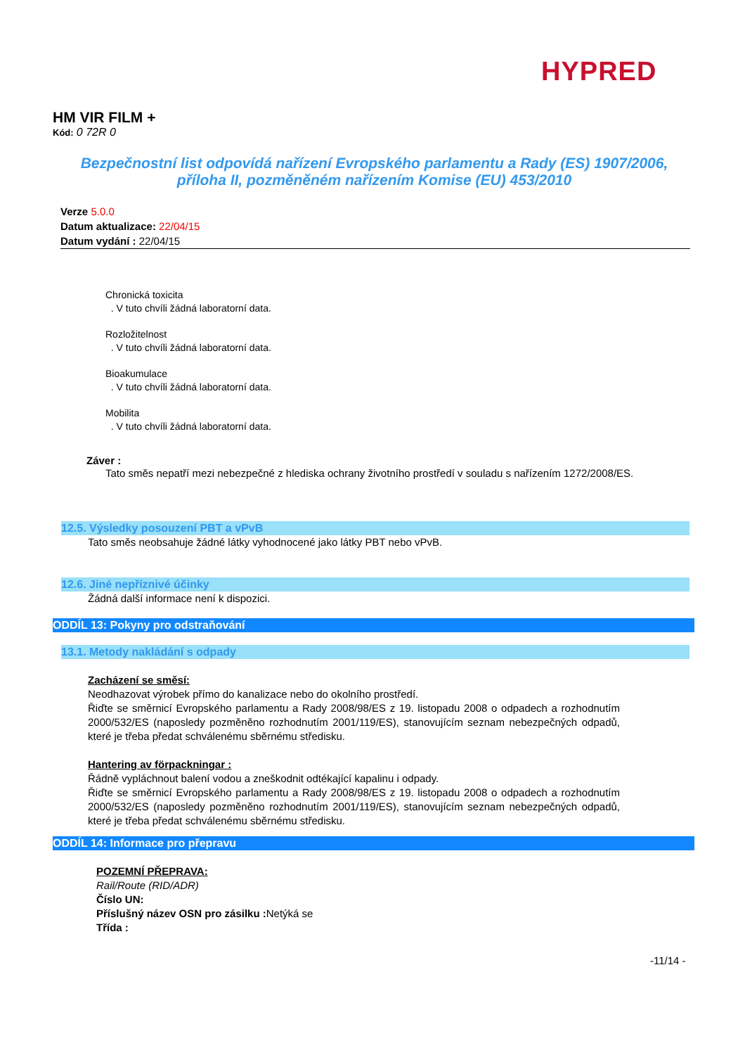HYPRED
HM VIR FILM +
Kód: 0 72R 0
Bezpečnostní list odpovídá nařízení Evropského parlamentu a Rady (ES) 1907/2006,
příloha II, pozměněném nařízením Komise (EU) 453/2010
Verze 5.0.0
Datum aktualizace: 22/04/15
Datum vydání : 22/04/15
Chronická toxicita
. V tuto chvíli žádná laboratorní data.
Rozložitelnost
. V tuto chvíli žádná laboratorní data.
Bioakumulace
. V tuto chvíli žádná laboratorní data.
Mobilita
. V tuto chvíli žádná laboratorní data.
Záver :
Tato směs nepatří mezi nebezpečné z hlediska ochrany životního prostředí v souladu s nařízením 1272/2008/ES.
12.5. Výsledky posouzení PBT a vPvB
Tato směs neobsahuje žádné látky vyhodnocené jako látky PBT nebo vPvB.
12.6. Jiné nepříznivé účinky
Žádná další informace není k dispozici.
ODDÍL 13: Pokyny pro odstraňování
13.1. Metody nakládání s odpady
Zacházení se směsí:
Neodhazovat výrobek přímo do kanalizace nebo do okolního prostředí.
Řiďte se směrnicí Evropského parlamentu a Rady 2008/98/ES z 19. listopadu 2008 o odpadech a rozhodnutím 2000/532/ES (naposledy pozměněno rozhodnutím 2001/119/ES), stanovujícím seznam nebezpečných odpadů, které je třeba předat schválenému sběrnému středisku.
Hantering av förpackningar :
Řádně vypláchnout balení vodou a zneškodnit odtékající kapalinu i odpady.
Řiďte se směrnicí Evropského parlamentu a Rady 2008/98/ES z 19. listopadu 2008 o odpadech a rozhodnutím 2000/532/ES (naposledy pozměněno rozhodnutím 2001/119/ES), stanovujícím seznam nebezpečných odpadů, které je třeba předat schválenému sběrnému středisku.
ODDÍL 14: Informace pro přepravu
POZEMNÍ PŘEPRAVA:
Rail/Route (RID/ADR)
Číslo UN:
Příslušný název OSN pro zásilku : Netýká se
Třída :
-11/14 -